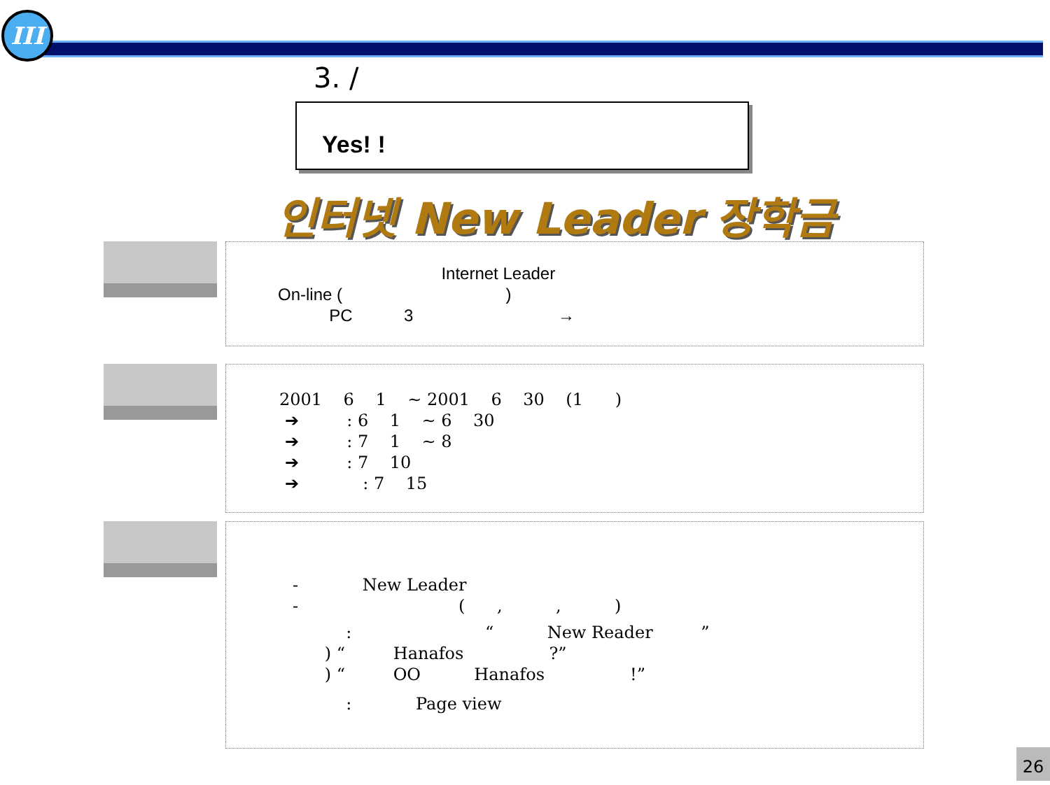III
3. /
Yes! !
인터넷 New Leader 장학금
Internet Leader
On-line ( )
PC 3 →
2001 6 1 ~ 2001 6 30 (1 )
➔ : 6 1 ~ 6 30
➔ : 7 1 ~ 8
➔ : 7 10
➔ : 7 15
- New Leader
- ( , , )
: “ New Reader ”
) “ Hanafos ?”
) “ OO Hanafos !”
: Page view
26